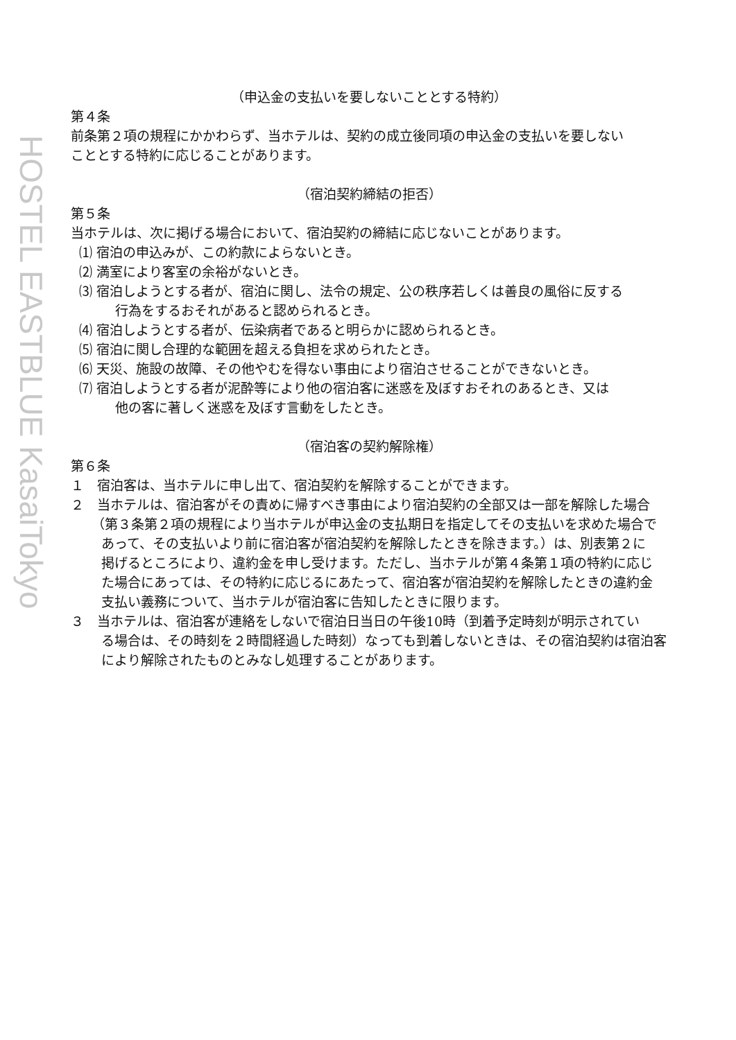HOSTEL EASTBLUE KasaiTokyo
（申込金の支払いを要しないこととする特約）
第４条
前条第２項の規程にかかわらず、当ホテルは、契約の成立後同項の申込金の支払いを要しない
こととする特約に応じることがあります。
（宿泊契約締結の拒否）
第５条
当ホテルは、次に掲げる場合において、宿泊契約の締結に応じないことがあります。
⑴ 宿泊の申込みが、この約款によらないとき。
⑵ 満室により客室の余裕がないとき。
⑶ 宿泊しようとする者が、宿泊に関し、法令の規定、公の秩序若しくは善良の風俗に反する
行為をするおそれがあると認められるとき。
⑷ 宿泊しようとする者が、伝染病者であると明らかに認められるとき。
⑸ 宿泊に関し合理的な範囲を超える負担を求められたとき。
⑹ 天災、施設の故障、その他やむを得ない事由により宿泊させることができないとき。
⑺ 宿泊しようとする者が泥酔等により他の宿泊客に迷惑を及ぼすおそれのあるとき、又は
他の客に著しく迷惑を及ぼす言動をしたとき。
（宿泊客の契約解除権）
第６条
１　宿泊客は、当ホテルに申し出て、宿泊契約を解除することができます。
２　当ホテルは、宿泊客がその責めに帰すべき事由により宿泊契約の全部又は一部を解除した場合
（第３条第２項の規程により当ホテルが申込金の支払期日を指定してその支払いを求めた場合で
あって、その支払いより前に宿泊客が宿泊契約を解除したときを除きます。）は、別表第２に
掲げるところにより、違約金を申し受けます。ただし、当ホテルが第４条第１項の特約に応じ
た場合にあっては、その特約に応じるにあたって、宿泊客が宿泊契約を解除したときの違約金
支払い義務について、当ホテルが宿泊客に告知したときに限ります。
３　当ホテルは、宿泊客が連絡をしないで宿泊日当日の午後10時（到着予定時刻が明示されてい
る場合は、その時刻を２時間経過した時刻）なっても到着しないときは、その宿泊契約は宿泊客
により解除されたものとみなし処理することがあります。